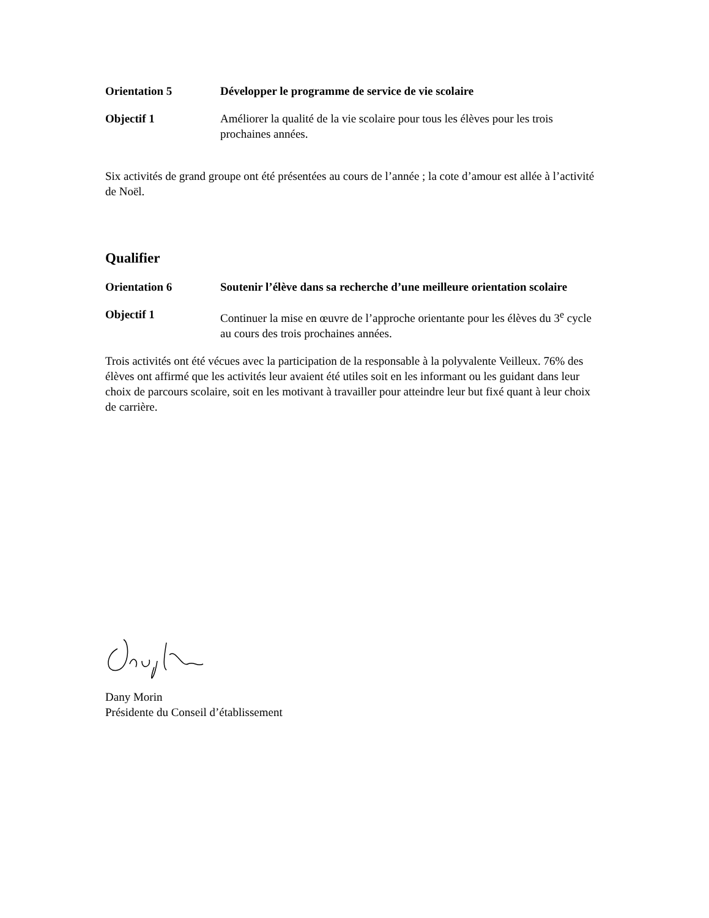Orientation 5 Développer le programme de service de vie scolaire
Objectif 1 Améliorer la qualité de la vie scolaire pour tous les élèves pour les trois prochaines années.
Six activités de grand groupe ont été présentées au cours de l’année ; la cote d’amour est allée à l’activité de Noël.
Qualifier
Orientation 6 Soutenir l’élève dans sa recherche d’une meilleure orientation scolaire
Objectif 1 Continuer la mise en œuvre de l’approche orientante pour les élèves du 3<sup>e</sup> cycle au cours des trois prochaines années.
Trois activités ont été vécues avec la participation de la responsable à la polyvalente Veilleux. 76% des élèves ont affirmé que les activités leur avaient été utiles soit en les informant ou les guidant dans leur choix de parcours scolaire, soit en les motivant à travailler pour atteindre leur but fixé quant à leur choix de carrière.
Dany Morin
Présidente du Conseil d’établissement